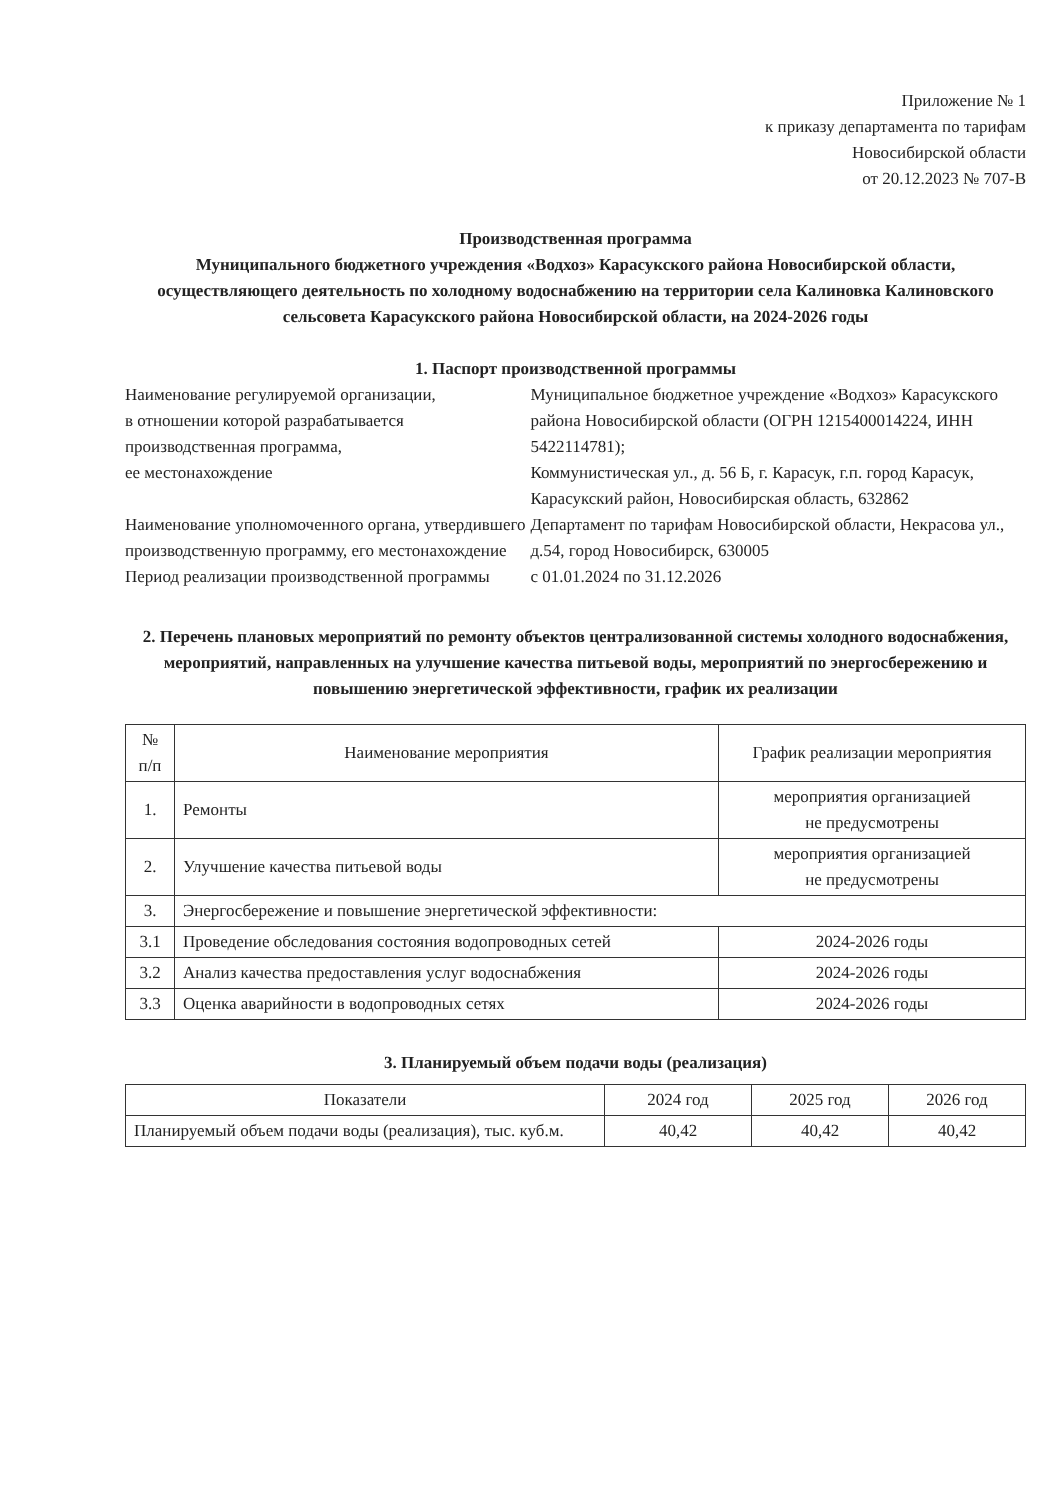Приложение № 1
к приказу департамента по тарифам
Новосибирской области
от 20.12.2023 № 707-В
Производственная программа
Муниципального бюджетного учреждения «Водхоз» Карасукского района Новосибирской области, осуществляющего деятельность по холодному водоснабжению на территории села Калиновка Калиновского сельсовета Карасукского района Новосибирской области, на 2024-2026 годы
1. Паспорт производственной программы
| Наименование регулируемой организации, в отношении которой разрабатывается производственная программа, ее местонахождение | Муниципальное бюджетное учреждение «Водхоз» Карасукского района Новосибирской области (ОГРН 1215400014224, ИНН 5422114781); Коммунистическая ул., д. 56 Б, г. Карасук, г.п. город Карасук, Карасукский район, Новосибирская область, 632862 |
| Наименование уполномоченного органа, утвердившего производственную программу, его местонахождение | Департамент по тарифам Новосибирской области, Некрасова ул., д.54, город Новосибирск, 630005 |
| Период реализации производственной программы | с 01.01.2024 по 31.12.2026 |
2. Перечень плановых мероприятий по ремонту объектов централизованной системы холодного водоснабжения, мероприятий, направленных на улучшение качества питьевой воды, мероприятий по энергосбережению и повышению энергетической эффективности, график их реализации
| № п/п | Наименование мероприятия | График реализации мероприятия |
| --- | --- | --- |
| 1. | Ремонты | мероприятия организацией не предусмотрены |
| 2. | Улучшение качества питьевой воды | мероприятия организацией не предусмотрены |
| 3. | Энергосбережение и повышение энергетической эффективности: | |
| 3.1 | Проведение обследования состояния водопроводных сетей | 2024-2026 годы |
| 3.2 | Анализ качества предоставления услуг водоснабжения | 2024-2026 годы |
| 3.3 | Оценка аварийности в водопроводных сетях | 2024-2026 годы |
3. Планируемый объем подачи воды (реализация)
| Показатели | 2024 год | 2025 год | 2026 год |
| --- | --- | --- | --- |
| Планируемый объем подачи воды (реализация), тыс. куб.м. | 40,42 | 40,42 | 40,42 |